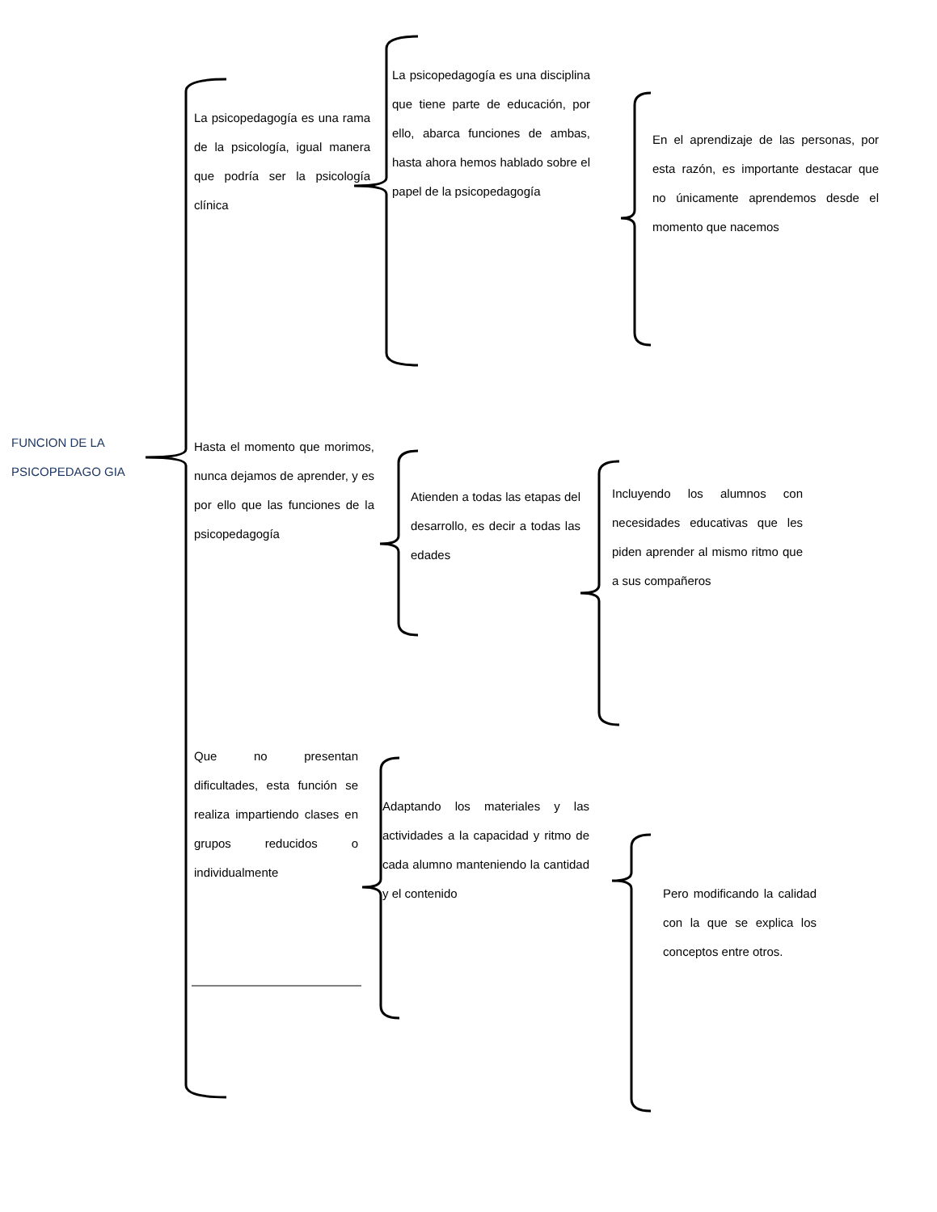FUNCION DE LA PSICOPEDAGO GIA
La psicopedagogía es una rama de la psicología, igual manera que podría ser la psicología clínica
La psicopedagogía es una disciplina que tiene parte de educación, por ello, abarca funciones de ambas, hasta ahora hemos hablado sobre el papel de la psicopedagogía
En el aprendizaje de las personas, por esta razón, es importante destacar que no únicamente aprendemos desde el momento que nacemos
Hasta el momento que morimos, nunca dejamos de aprender, y es por ello que las funciones de la psicopedagogía
Atienden a todas las etapas del desarrollo, es decir a todas las edades
Incluyendo los alumnos con necesidades educativas que les piden aprender al mismo ritmo que a sus compañeros
Que no presentan dificultades, esta función se realiza impartiendo clases en grupos reducidos o individualmente
Adaptando los materiales y las actividades a la capacidad y ritmo de cada alumno manteniendo la cantidad y el contenido
Pero modificando la calidad con la que se explica los conceptos entre otros.